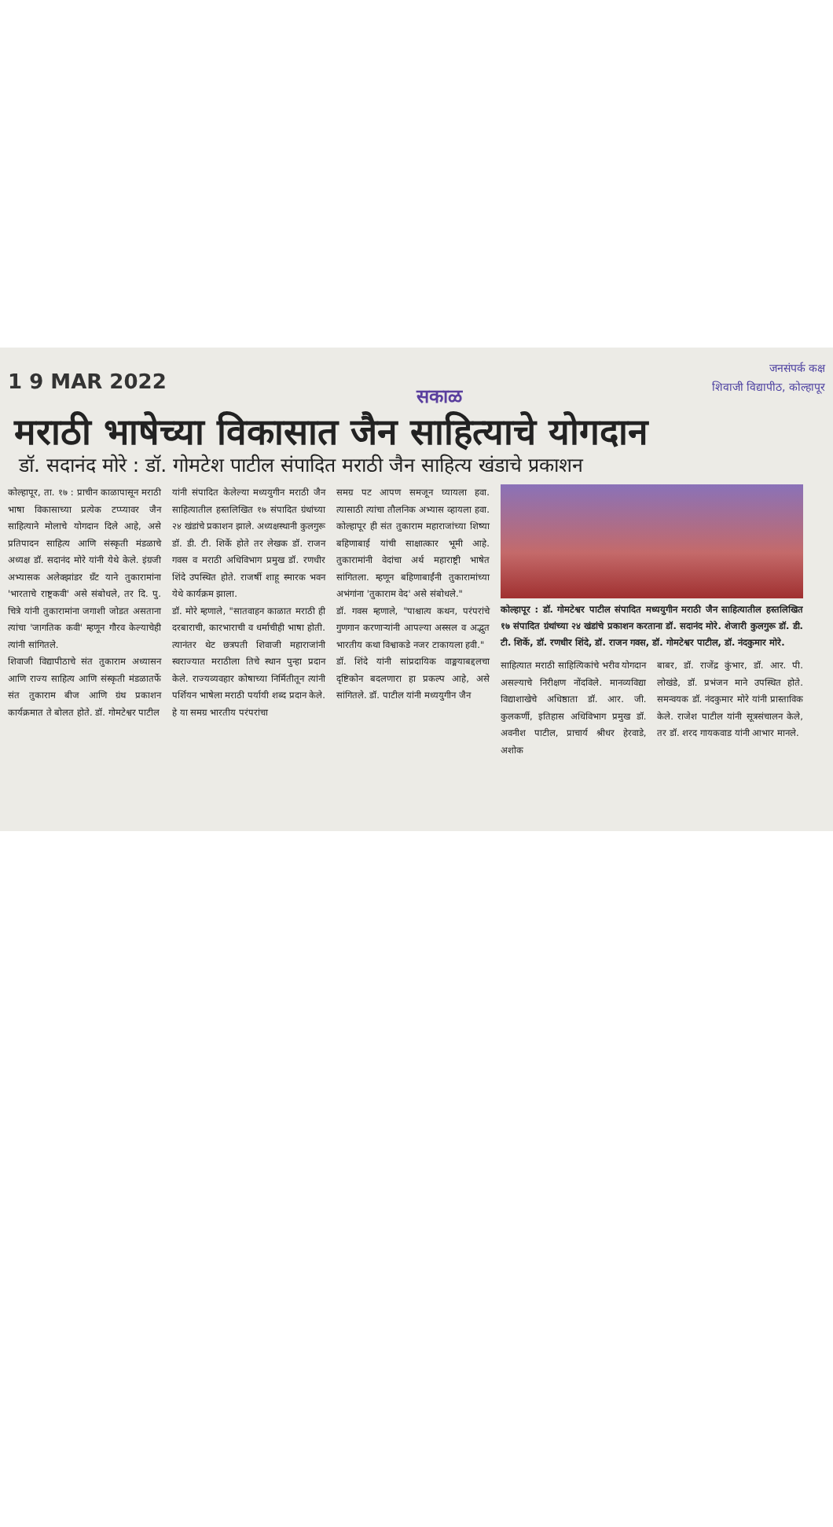1 9 MAR 2022
सकाळ
जनसंपर्क कक्ष
शिवाजी विद्यापीठ, कोल्हापूर
मराठी भाषेच्या विकासात जैन साहित्याचे योगदान
डॉ. सदानंद मोरे : डॉ. गोमटेश पाटील संपादित मराठी जैन साहित्य खंडाचे प्रकाशन
कोल्हापूर, ता. १७ : प्राचीन काळापासून मराठी भाषा विकासाच्या प्रत्येक टप्प्यावर जैन साहित्याने मोलाचे योगदान दिले आहे, असे प्रतिपादन साहित्य आणि संस्कृती मंडळाचे अध्यक्ष डॉ. सदानंद मोरे यांनी येथे केले. इंग्रजी अभ्यासक अलेक्झांडर ग्रँट याने तुकारामांना 'भारताचे राष्ट्रकवी' असे संबोधले, तर दि. पु. चित्रे यांनी तुकारामांना जगाशी जोडत असताना त्यांचा 'जागतिक कवी' म्हणून गौरव केल्याचेही त्यांनी सांगितले.
शिवाजी विद्यापीठाचे संत तुकाराम अध्यासन आणि राज्य साहित्य आणि संस्कृती मंडळातर्फे संत तुकाराम बीज आणि ग्रंथ प्रकाशन कार्यक्रमात ते बोलत होते. डॉ. गोमटेश्वर पाटील
यांनी संपादित केलेल्या मध्ययुगीन मराठी जैन साहित्यातील हस्तलिखित १७ संपादित ग्रंथांच्या २४ खंडांचे प्रकाशन झाले. अध्यक्षस्थानी कुलगुरू डॉ. डी. टी. शिर्के होते तर लेखक डॉ. राजन गवस व मराठी अधिविभाग प्रमुख डॉ. रणधीर शिंदे उपस्थित होते. राजर्षी शाहू स्मारक भवन येथे कार्यक्रम झाला.
डॉ. मोरे म्हणाले, "सातवाहन काळात मराठी ही दरबाराची, कारभाराची व धर्माचीही भाषा होती. त्यानंतर थेट छत्रपती शिवाजी महाराजांनी स्वराज्यात मराठीला तिचे स्थान पुन्हा प्रदान केले. राज्यव्यवहार कोषाच्या निर्मितीतून त्यांनी पर्शियन भाषेला मराठी पर्यायी शब्द प्रदान केले. हे या समग्र भारतीय परंपरांचा
समग्र पट आपण समजून घ्यायला हवा. त्यासाठी त्यांचा तौलनिक अभ्यास व्हायला हवा. कोल्हापूर ही संत तुकाराम महाराजांच्या शिष्या बहिणाबाई यांची साक्षात्कार भूमी आहे. तुकारामांनी वेदांचा अर्थ महाराष्ट्री भाषेत सांगितला. म्हणून बहिणाबाईंनी तुकारामांच्या अभंगांना 'तुकाराम वेद' असे संबोधले."
डॉ. गवस म्हणाले, "पाश्चात्य कथन, परंपरांचे गुणगान करणाऱ्यांनी आपल्या अस्सल व अद्भुत भारतीय कथा विश्वाकडे नजर टाकायला हवी."
डॉ. शिंदे यांनी सांप्रदायिक वाङ्मयाबद्दलचा दृष्टिकोन बदलणारा हा प्रकल्प आहे, असे सांगितले. डॉ. पाटील यांनी मध्ययुगीन जैन
कोल्हापूर : डॉ. गोमटेश्वर पाटील संपादित मध्ययुगीन मराठी जैन साहित्यातील हस्तलिखित १७ संपादित ग्रंथांच्या २४ खंडांचे प्रकाशन करताना डॉ. सदानंद मोरे. शेजारी कुलगुरू डॉ. डी. टी. शिर्के, डॉ. रणधीर शिंदे, डॉ. राजन गवस, डॉ. गोमटेश्वर पाटील, डॉ. नंदकुमार मोरे.
साहित्यात मराठी साहित्यिकांचे भरीव योगदान असल्याचे निरीक्षण नोंदविले. मानव्यविद्या विद्याशाखेचे अधिष्ठाता डॉ. आर. जी. कुलकर्णी, इतिहास अधिविभाग प्रमुख डॉ. अवनीश पाटील, प्राचार्य श्रीधर हेरवाडे, अशोक
बाबर, डॉ. राजेंद्र कुंभार, डॉ. आर. पी. लोखंडे, डॉ. प्रभंजन माने उपस्थित होते. समन्वयक डॉ. नंदकुमार मोरे यांनी प्रास्ताविक केले. राजेश पाटील यांनी सूत्रसंचालन केले, तर डॉ. शरद गायकवाड यांनी आभार मानले.